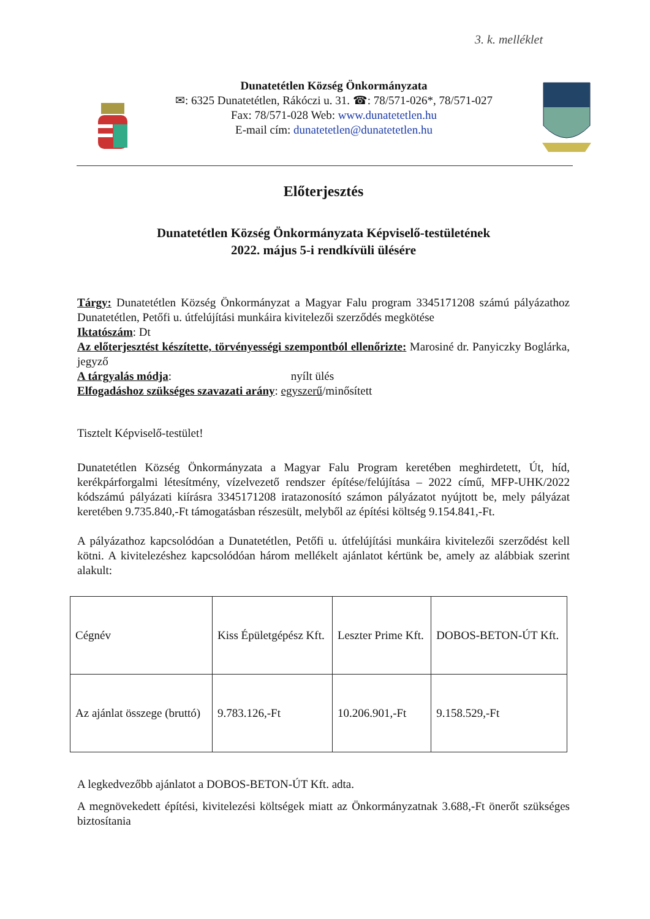3. k. melléklet
Dunatetétlen Község Önkormányzata
✉: 6325 Dunatetétlen, Rákóczi u. 31. ☎: 78/571-026*, 78/571-027
Fax: 78/571-028 Web: www.dunatetetlen.hu
E-mail cím: dunatetetlen@dunatetetlen.hu
Előterjesztés
Dunatetétlen Község Önkormányzata Képviselő-testületének
2022. május 5-i rendkívüli ülésére
Tárgy: Dunatetétlen Község Önkormányzat a Magyar Falu program 3345171208 számú pályázathoz Dunatetétlen, Petőfi u. útfelújítási munkáira kivitelezői szerződés megkötése
Iktatószám: Dt
Az előterjesztést készítette, törvényességi szempontból ellenőrizte: Marosiné dr. Panyiczky Boglárka, jegyző
A tárgyalás módja: nyílt ülés
Elfogadáshoz szükséges szavazati arány: egyszerű/minősített
Tisztelt Képviselő-testület!
Dunatetétlen Község Önkormányzata a Magyar Falu Program keretében meghirdetett, Út, híd, kerékpárforgalmi létesítmény, vízelvezető rendszer építése/felújítása – 2022 című, MFP-UHK/2022 kódszámú pályázati kiírásra 3345171208 iratazonosító számon pályázatot nyújtott be, mely pályázat keretében 9.735.840,-Ft támogatásban részesült, melyből az építési költség 9.154.841,-Ft.
A pályázathoz kapcsolódóan a Dunatetétlen, Petőfi u. útfelújítási munkáira kivitelezői szerződést kell kötni. A kivitelezéshez kapcsolódóan három mellékelt ajánlatot kértünk be, amely az alábbiak szerint alakult:
| Cégnév | Kiss Épületgépész Kft. | Leszter Prime Kft. | DOBOS-BETON-ÚT Kft. |
| Az ajánlat összege (bruttó) | 9.783.126,-Ft | 10.206.901,-Ft | 9.158.529,-Ft |
A legkedvezőbb ajánlatot a DOBOS-BETON-ÚT Kft. adta.
A megnövekedett építési, kivitelezési költségek miatt az Önkormányzatnak 3.688,-Ft önerőt szükséges biztosítania